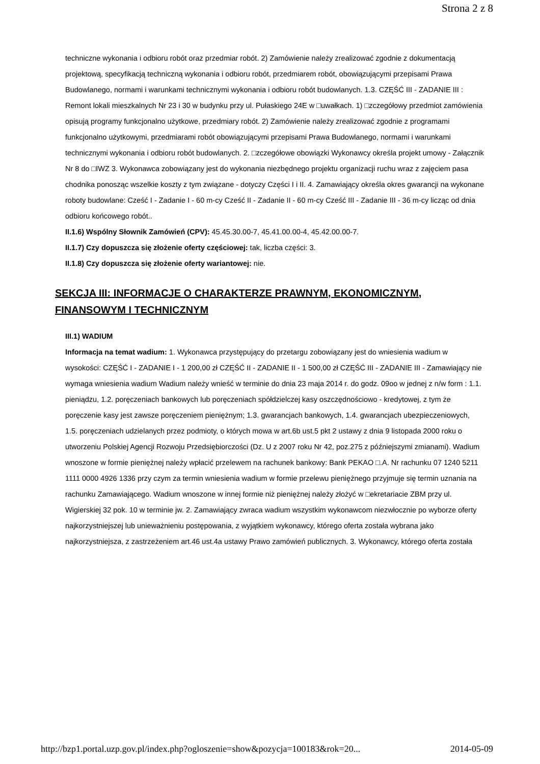Strona 2 z 8
techniczne wykonania i odbioru robót oraz przedmiar robót. 2) Zamówienie należy zrealizować zgodnie z dokumentacją projektową, specyfikacją techniczną wykonania i odbioru robót, przedmiarem robót, obowiązującymi przepisami Prawa Budowlanego, normami i warunkami technicznymi wykonania i odbioru robót budowlanych. 1.3. CZĘŚĆ III - ZADANIE III : Remont lokali mieszkalnych Nr 23 i 30 w budynku przy ul. Pułaskiego 24E w □uwałkach. 1) □zczegółowy przedmiot zamówienia opisują programy funkcjonalno użytkowe, przedmiary robót. 2) Zamówienie należy zrealizować zgodnie z programami funkcjonalno użytkowymi, przedmiarami robót obowiązującymi przepisami Prawa Budowlanego, normami i warunkami technicznymi wykonania i odbioru robót budowlanych. 2. □zczegółowe obowiązki Wykonawcy określa projekt umowy - Załącznik Nr 8 do □IWZ 3. Wykonawca zobowiązany jest do wykonania niezbędnego projektu organizacji ruchu wraz z zajęciem pasa chodnika ponosząc wszelkie koszty z tym związane - dotyczy Części I i II. 4. Zamawiający określa okres gwarancji na wykonane roboty budowlane: Cześć I - Zadanie I - 60 m-cy Cześć II - Zadanie II - 60 m-cy Cześć III - Zadanie III - 36 m-cy licząc od dnia odbioru końcowego robót..
II.1.6) Wspólny Słownik Zamówień (CPV): 45.45.30.00-7, 45.41.00.00-4, 45.42.00.00-7.
II.1.7) Czy dopuszcza się złożenie oferty częściowej: tak, liczba części: 3.
II.1.8) Czy dopuszcza się złożenie oferty wariantowej: nie.
SEKCJA III: INFORMACJE O CHARAKTERZE PRAWNYM, EKONOMICZNYM, FINANSOWYM I TECHNICZNYM
III.1) WADIUM
Informacja na temat wadium: 1. Wykonawca przystępujący do przetargu zobowiązany jest do wniesienia wadium w wysokości: CZĘŚĆ I - ZADANIE I - 1 200,00 zł CZĘŚĆ II - ZADANIE II - 1 500,00 zł CZĘŚĆ III - ZADANIE III - Zamawiający nie wymaga wniesienia wadium Wadium należy wnieść w terminie do dnia 23 maja 2014 r. do godz. 09oo w jednej z n/w form : 1.1. pieniądzu, 1.2. poręczeniach bankowych lub poręczeniach spółdzielczej kasy oszczędnościowo - kredytowej, z tym że poręczenie kasy jest zawsze poręczeniem pieniężnym; 1.3. gwarancjach bankowych, 1.4. gwarancjach ubezpieczeniowych, 1.5. poręczeniach udzielanych przez podmioty, o których mowa w art.6b ust.5 pkt 2 ustawy z dnia 9 listopada 2000 roku o utworzeniu Polskiej Agencji Rozwoju Przedsiębiorczości (Dz. U z 2007 roku Nr 42, poz.275 z późniejszymi zmianami). Wadium wnoszone w formie pieniężnej należy wpłacić przelewem na rachunek bankowy: Bank PEKAO □.A. Nr rachunku 07 1240 5211 1111 0000 4926 1336 przy czym za termin wniesienia wadium w formie przelewu pieniężnego przyjmuje się termin uznania na rachunku Zamawiającego. Wadium wnoszone w innej formie niż pieniężnej należy złożyć w □ekretariacie ZBM przy ul. Wigierskiej 32 pok. 10 w terminie jw. 2. Zamawiający zwraca wadium wszystkim wykonawcom niezwłocznie po wyborze oferty najkorzystniejszej lub unieważnieniu postępowania, z wyjątkiem wykonawcy, którego oferta została wybrana jako najkorzystniejsza, z zastrzeżeniem art.46 ust.4a ustawy Prawo zamówień publicznych. 3. Wykonawcy, którego oferta została
http://bzp1.portal.uzp.gov.pl/index.php?ogloszenie=show&pozycja=100183&rok=20... 2014-05-09